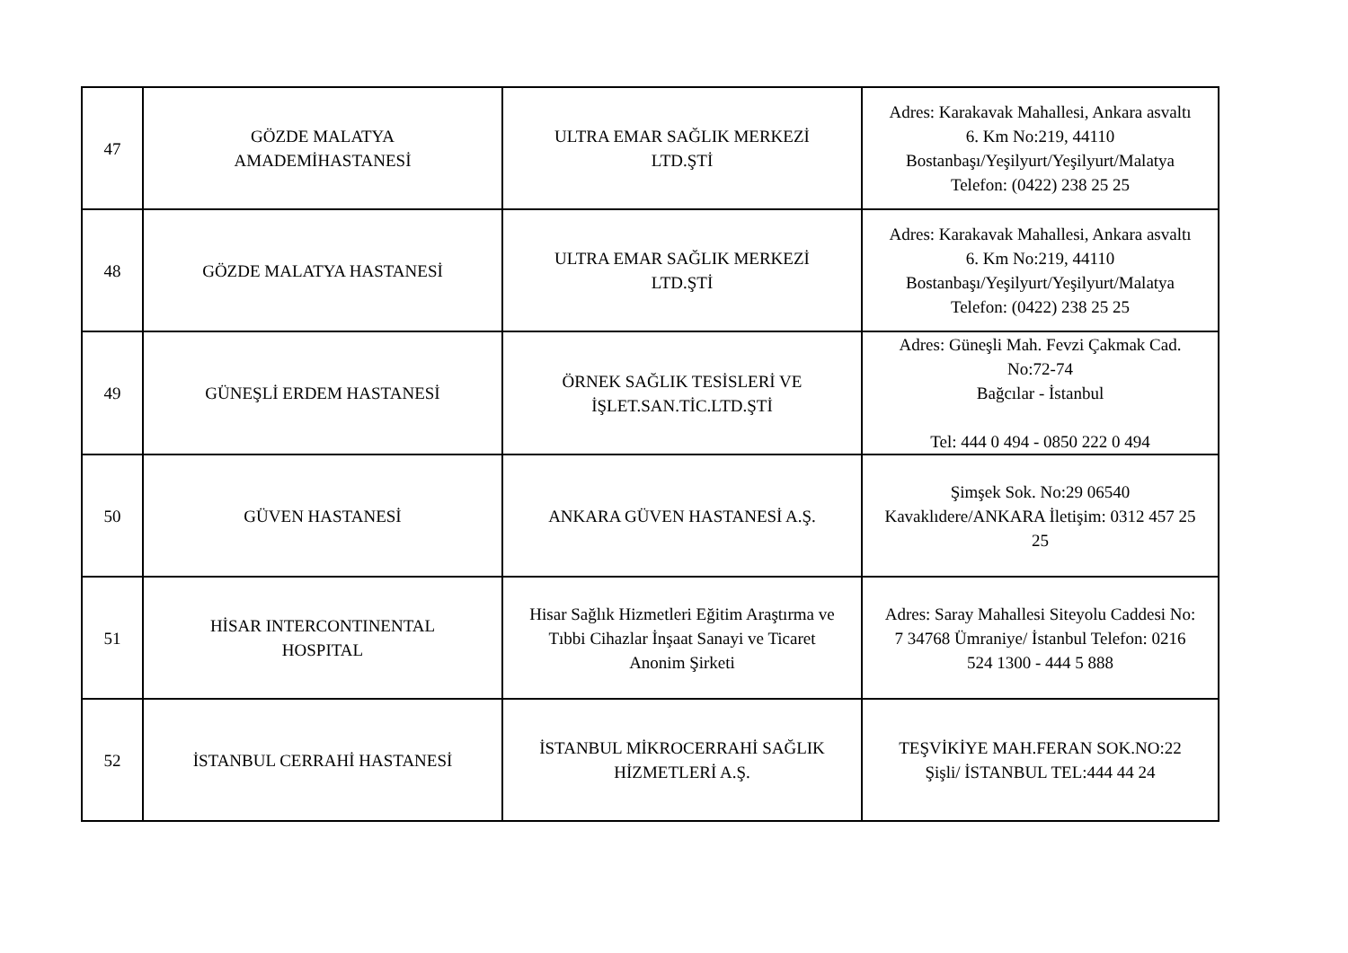| 47 | GÖZDE MALATYA AMADEMİHASTANESİ | ULTRA EMAR SAĞLIK MERKEZİ LTD.ŞTİ | Adres: Karakavak Mahallesi, Ankara asvaltı 6. Km No:219, 44110 Bostanbaşı/Yeşilyurt/Yeşilyurt/Malatya Telefon: (0422) 238 25 25 |
| 48 | GÖZDE MALATYA HASTANESİ | ULTRA EMAR SAĞLIK MERKEZİ LTD.ŞTİ | Adres: Karakavak Mahallesi, Ankara asvaltı 6. Km No:219, 44110 Bostanbaşı/Yeşilyurt/Yeşilyurt/Malatya Telefon: (0422) 238 25 25 |
| 49 | GÜNEŞLİ ERDEM HASTANESİ | ÖRNEK SAĞLIK TESİSLERİ VE İŞLET.SAN.TİC.LTD.ŞTİ | Adres: Güneşli Mah. Fevzi Çakmak Cad. No:72-74 Bağcılar - İstanbul Tel: 444 0 494 - 0850 222 0 494 |
| 50 | GÜVEN HASTANESİ | ANKARA GÜVEN HASTANESİ A.Ş. | Şimşek Sok. No:29 06540 Kavaklıdere/ANKARA İletişim: 0312 457 25 25 |
| 51 | HİSAR INTERCONTINENTAL HOSPITAL | Hisar Sağlık Hizmetleri Eğitim Araştırma ve Tıbbi Cihazlar İnşaat Sanayi ve Ticaret Anonim Şirketi | Adres: Saray Mahallesi Siteyolu Caddesi No: 7 34768 Ümraniye/ İstanbul Telefon: 0216 524 1300 - 444 5 888 |
| 52 | İSTANBUL CERRAHİ HASTANESİ | İSTANBUL MİKROCERRAHİ SAĞLIK HİZMETLERİ A.Ş. | TEŞVİKİYE MAH.FERAN SOK.NO:22 Şişli/ İSTANBUL TEL:444 44 24 |